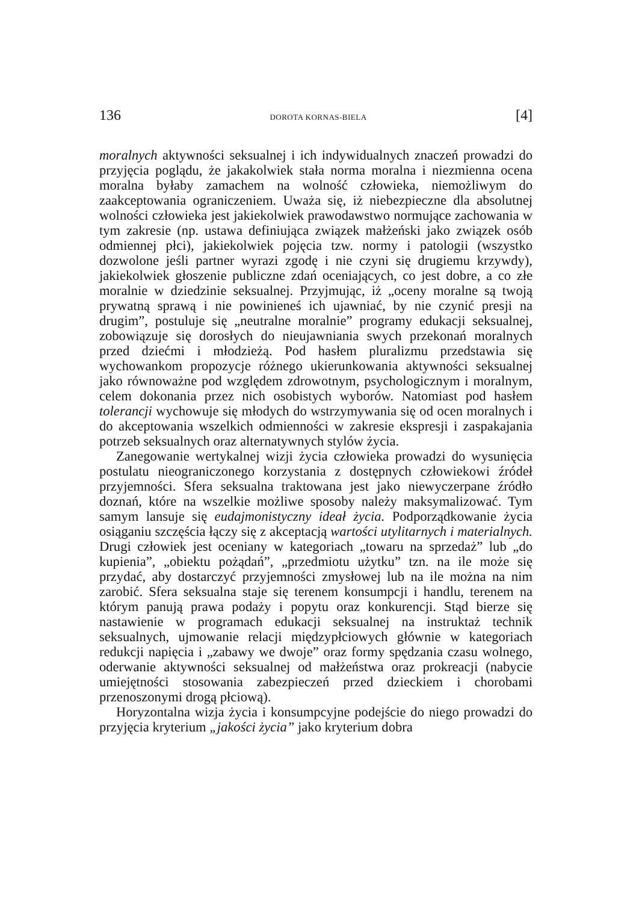136 DOROTA KORNAS-BIELA [4]
moralnych aktywności seksualnej i ich indywidualnych znaczeń prowadzi do przyjęcia poglądu, że jakakolwiek stała norma moralna i niezmienna ocena moralna byłaby zamachem na wolność człowieka, niemożliwym do zaakceptowania ograniczeniem. Uważa się, iż niebezpieczne dla absolutnej wolności człowieka jest jakiekolwiek prawodawstwo normujące zachowania w tym zakresie (np. ustawa definiująca związek małżeński jako związek osób odmiennej płci), jakiekolwiek pojęcia tzw. normy i patologii (wszystko dozwolone jeśli partner wyrazi zgodę i nie czyni się drugiemu krzywdy), jakiekolwiek głoszenie publiczne zdań oceniających, co jest dobre, a co złe moralnie w dziedzinie seksualnej. Przyjmując, iż „oceny moralne są twoją prywatną sprawą i nie powinieneś ich ujawniać, by nie czynić presji na drugim”, postuluje się „neutralne moralnie” programy edukacji seksualnej, zobowiązuje się dorosłych do nieujawniania swych przekonań moralnych przed dziećmi i młodzieżą. Pod hasłem pluralizmu przedstawia się wychowankom propozycje różnego ukierunkowania aktywności seksualnej jako równoważne pod względem zdrowotnym, psychologicznym i moralnym, celem dokonania przez nich osobistych wyborów. Natomiast pod hasłem tolerancji wychowuje się młodych do wstrzymywania się od ocen moralnych i do akceptowania wszelkich odmienności w zakresie ekspresji i zaspakajania potrzeb seksualnych oraz alternatywnych stylów życia.
Zanegowanie wertykalnej wizji życia człowieka prowadzi do wysunięcia postulatu nieograniczonego korzystania z dostępnych człowiekowi źródeł przyjemności. Sfera seksualna traktowana jest jako niewyczerpane źródło doznań, które na wszelkie możliwe sposoby należy maksymalizować. Tym samym lansuje się eudajmonistyczny ideał życia. Podporządkowanie życia osiąganiu szczęścia łączy się z akceptacją wartości utylitarnych i materialnych. Drugi człowiek jest oceniany w kategoriach „towaru na sprzedaż” lub „do kupienia”, „obiektu pożądań”, „przedmiotu użytku” tzn. na ile może się przydać, aby dostarczyć przyjemności zmysłowej lub na ile można na nim zarobić. Sfera seksualna staje się terenem konsumpcji i handlu, terenem na którym panują prawa podaży i popytu oraz konkurencji. Stąd bierze się nastawienie w programach edukacji seksualnej na instruktaż technik seksualnych, ujmowanie relacji międzypłciowych głównie w kategoriach redukcji napięcia i „zabawy we dwoje” oraz formy spędzania czasu wolnego, oderwanie aktywności seksualnej od małżeństwa oraz prokreacji (nabycie umiejętności stosowania zabezpieczeń przed dzieckiem i chorobami przenoszonymi drogą płciową).
Horyzontalna wizja życia i konsumpcyjne podejście do niego prowadzi do przyjęcia kryterium „jakości życia” jako kryterium dobra